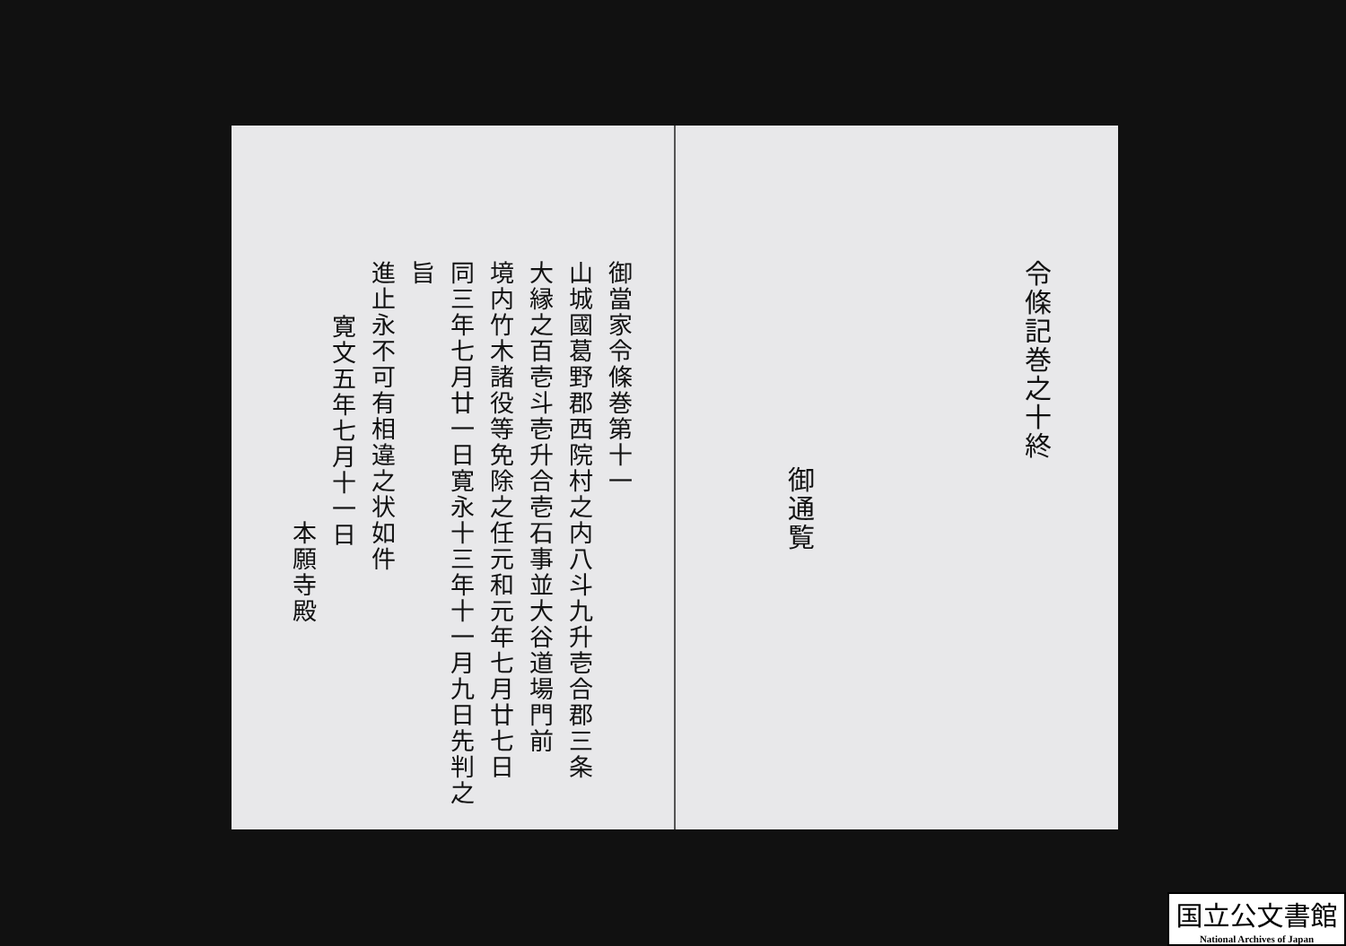御當家令條巻第十一
山城國葛野郡西院村之内八斗九升壱合郡三条
大縁之百壱斗壱升合壱石事並大谷道場門前
境内竹木諸役等免除之任元和元年七月廿七日
同三年七月廿一日寛永十三年十一月九日先判之旨
進止永不可有相違之状如件
寛文五年七月十一日
本願寺殿
令條記巻之十終
御通覧
国立公文書館
National Archives of Japan